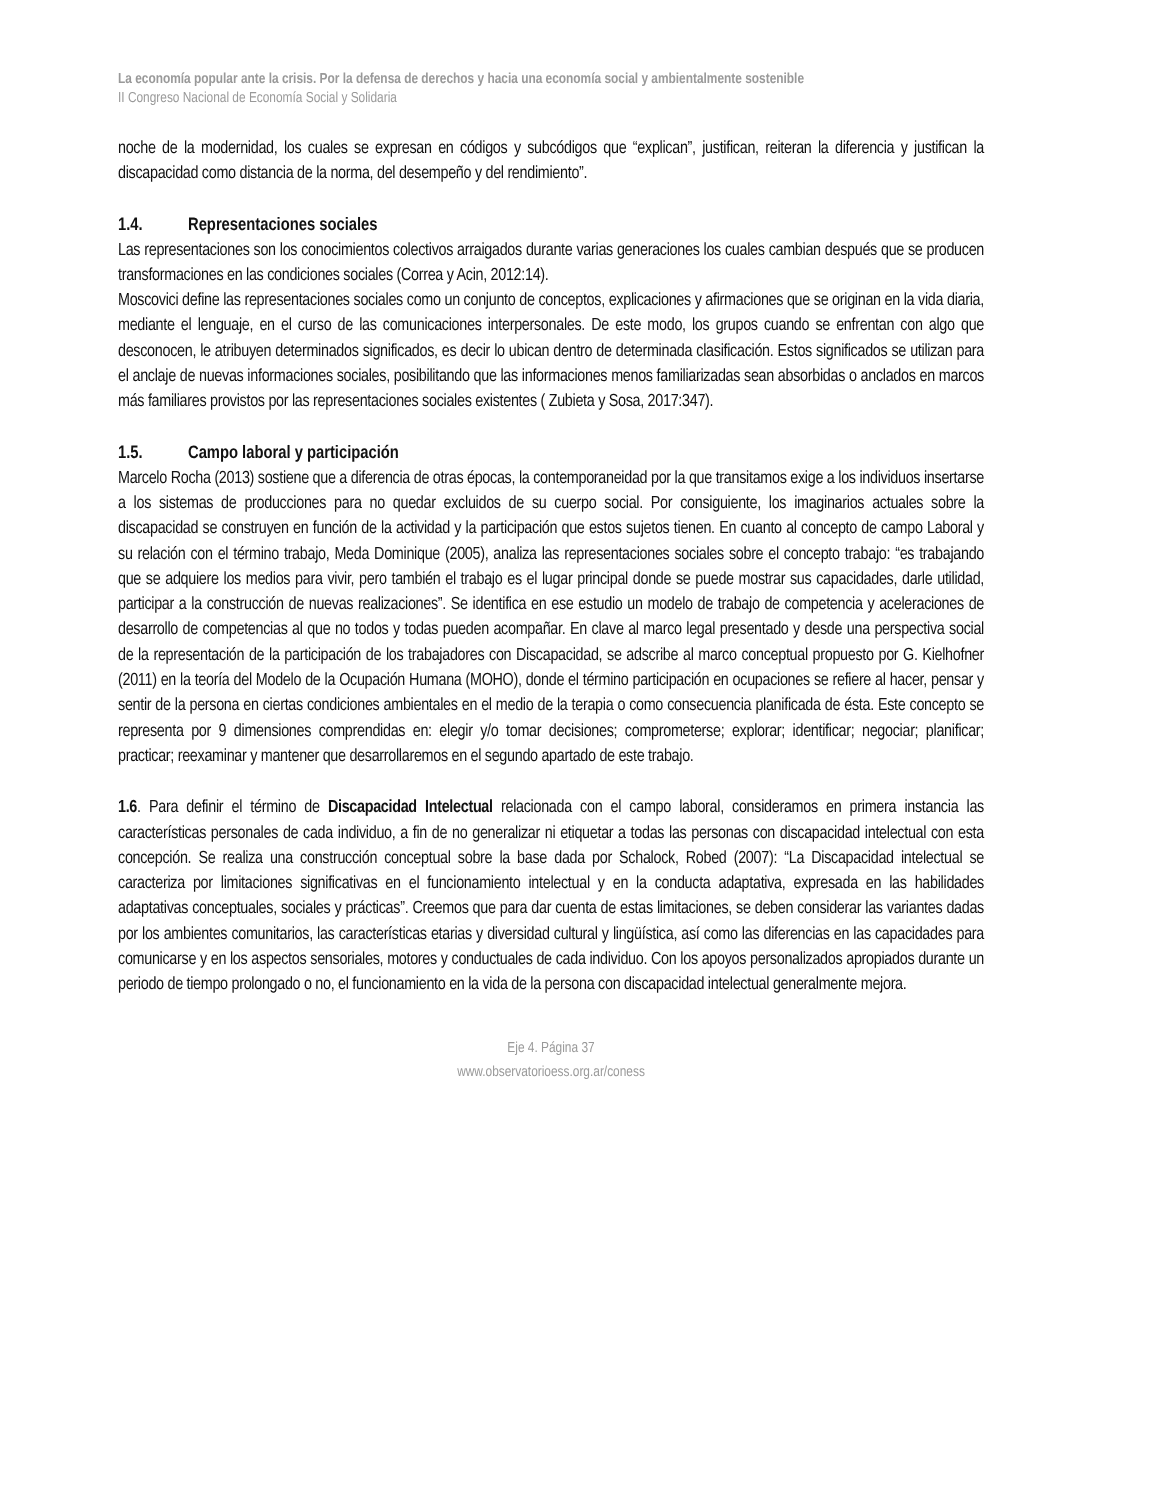La economía popular ante la crisis. Por la defensa de derechos y hacia una economía social y ambientalmente sostenible
II Congreso Nacional de Economía Social y Solidaria
noche de la modernidad, los cuales se expresan en códigos y subcódigos que “explican”, justifican, reiteran la diferencia y justifican la discapacidad como distancia de la norma, del desempeño y del rendimiento”.
1.4. Representaciones sociales
Las representaciones son los conocimientos colectivos arraigados durante varias generaciones los cuales cambian después que se producen transformaciones en las condiciones sociales (Correa y Acin, 2012:14).
Moscovici define las representaciones sociales como un conjunto de conceptos, explicaciones y afirmaciones que se originan en la vida diaria, mediante el lenguaje, en el curso de las comunicaciones interpersonales. De este modo, los grupos cuando se enfrentan con algo que desconocen, le atribuyen determinados significados, es decir lo ubican dentro de determinada clasificación. Estos significados se utilizan para el anclaje de nuevas informaciones sociales, posibilitando que las informaciones menos familiarizadas sean absorbidas o anclados en marcos más familiares provistos por las representaciones sociales existentes ( Zubieta y Sosa, 2017:347).
1.5. Campo laboral y participación
Marcelo Rocha (2013) sostiene que a diferencia de otras épocas, la contemporaneidad por la que transitamos exige a los individuos insertarse a los sistemas de producciones para no quedar excluidos de su cuerpo social. Por consiguiente, los imaginarios actuales sobre la discapacidad se construyen en función de la actividad y la participación que estos sujetos tienen. En cuanto al concepto de campo Laboral y su relación con el término trabajo, Meda Dominique (2005), analiza las representaciones sociales sobre el concepto trabajo: “es trabajando que se adquiere los medios para vivir, pero también el trabajo es el lugar principal donde se puede mostrar sus capacidades, darle utilidad, participar a la construcción de nuevas realizaciones”. Se identifica en ese estudio un modelo de trabajo de competencia y aceleraciones de desarrollo de competencias al que no todos y todas pueden acompañar. En clave al marco legal presentado y desde una perspectiva social de la representación de la participación de los trabajadores con Discapacidad, se adscribe al marco conceptual propuesto por G. Kielhofner (2011) en la teoría del Modelo de la Ocupación Humana (MOHO), donde el término participación en ocupaciones se refiere al hacer, pensar y sentir de la persona en ciertas condiciones ambientales en el medio de la terapia o como consecuencia planificada de ésta. Este concepto se representa por 9 dimensiones comprendidas en: elegir y/o tomar decisiones; comprometerse; explorar; identificar; negociar; planificar; practicar; reexaminar y mantener que desarrollaremos en el segundo apartado de este trabajo.
1.6. Para definir el término de Discapacidad Intelectual relacionada con el campo laboral, consideramos en primera instancia las características personales de cada individuo, a fin de no generalizar ni etiquetar a todas las personas con discapacidad intelectual con esta concepción. Se realiza una construcción conceptual sobre la base dada por Schalock, Robed (2007): “La Discapacidad intelectual se caracteriza por limitaciones significativas en el funcionamiento intelectual y en la conducta adaptativa, expresada en las habilidades adaptativas conceptuales, sociales y prácticas”. Creemos que para dar cuenta de estas limitaciones, se deben considerar las variantes dadas por los ambientes comunitarios, las características etarias y diversidad cultural y lingüística, así como las diferencias en las capacidades para comunicarse y en los aspectos sensoriales, motores y conductuales de cada individuo. Con los apoyos personalizados apropiados durante un periodo de tiempo prolongado o no, el funcionamiento en la vida de la persona con discapacidad intelectual generalmente mejora.
Eje 4. Página 37
www.observatorioess.org.ar/coness